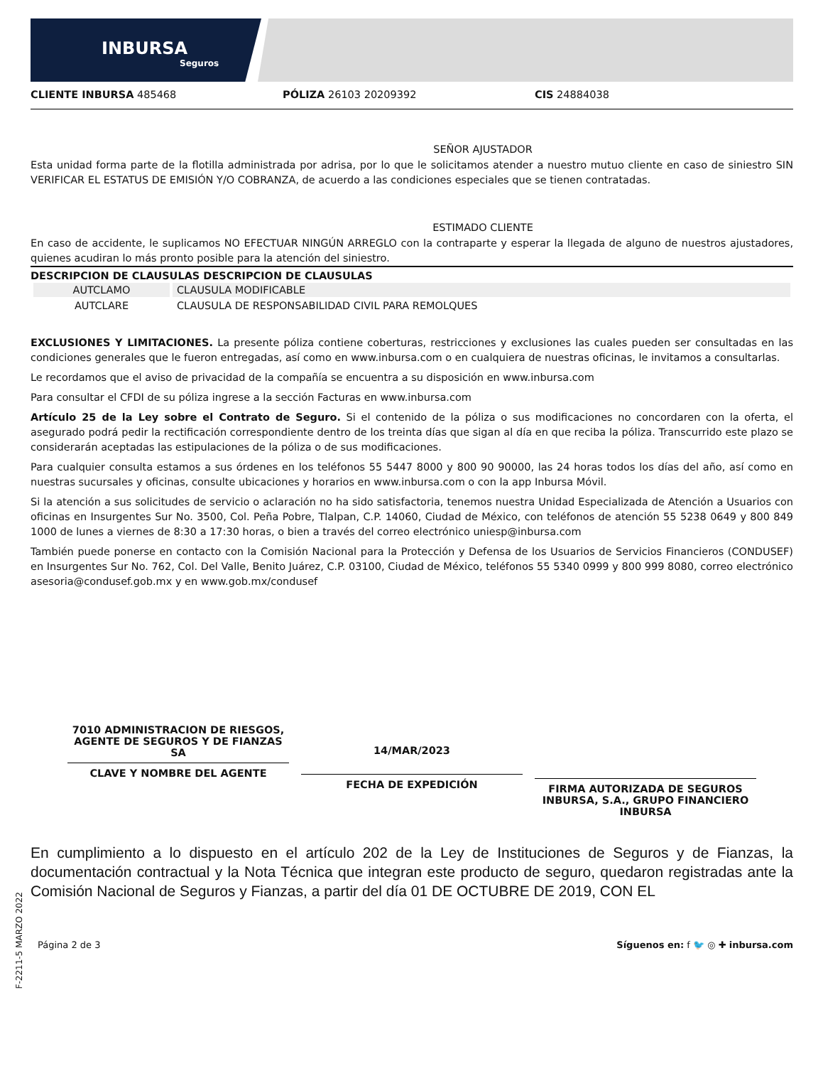INBURSA
Seguros
CLIENTE INBURSA 485468 PÓLIZA 26103 20209392 CIS 24884038
SEÑOR AJUSTADOR
Esta unidad forma parte de la flotilla administrada por adrisa, por lo que le solicitamos atender a nuestro mutuo cliente en caso de siniestro SIN VERIFICAR EL ESTATUS DE EMISIÓN Y/O COBRANZA, de acuerdo a las condiciones especiales que se tienen contratadas.
ESTIMADO CLIENTE
En caso de accidente, le suplicamos NO EFECTUAR NINGÚN ARREGLO con la contraparte y esperar la llegada de alguno de nuestros ajustadores, quienes acudiran lo más pronto posible para la atención del siniestro.
DESCRIPCION DE CLAUSULAS DESCRIPCION DE CLAUSULAS
| AUTCLAMO | CLAUSULA MODIFICABLE |
| AUTCLARE | CLAUSULA DE RESPONSABILIDAD CIVIL PARA REMOLQUES |
EXCLUSIONES Y LIMITACIONES. La presente póliza contiene coberturas, restricciones y exclusiones las cuales pueden ser consultadas en las condiciones generales que le fueron entregadas, así como en www.inbursa.com o en cualquiera de nuestras oficinas, le invitamos a consultarlas.
Le recordamos que el aviso de privacidad de la compañía se encuentra a su disposición en www.inbursa.com
Para consultar el CFDI de su póliza ingrese a la sección Facturas en www.inbursa.com
Artículo 25 de la Ley sobre el Contrato de Seguro. Si el contenido de la póliza o sus modificaciones no concordaren con la oferta, el asegurado podrá pedir la rectificación correspondiente dentro de los treinta días que sigan al día en que reciba la póliza. Transcurrido este plazo se considerarán aceptadas las estipulaciones de la póliza o de sus modificaciones.
Para cualquier consulta estamos a sus órdenes en los teléfonos 55 5447 8000 y 800 90 90000, las 24 horas todos los días del año, así como en nuestras sucursales y oficinas, consulte ubicaciones y horarios en www.inbursa.com o con la app Inbursa Móvil.
Si la atención a sus solicitudes de servicio o aclaración no ha sido satisfactoria, tenemos nuestra Unidad Especializada de Atención a Usuarios con oficinas en Insurgentes Sur No. 3500, Col. Peña Pobre, Tlalpan, C.P. 14060, Ciudad de México, con teléfonos de atención 55 5238 0649 y 800 849 1000 de lunes a viernes de 8:30 a 17:30 horas, o bien a través del correo electrónico uniesp@inbursa.com
También puede ponerse en contacto con la Comisión Nacional para la Protección y Defensa de los Usuarios de Servicios Financieros (CONDUSEF) en Insurgentes Sur No. 762, Col. Del Valle, Benito Juárez, C.P. 03100, Ciudad de México, teléfonos 55 5340 0999 y 800 999 8080, correo electrónico asesoria@condusef.gob.mx y en www.gob.mx/condusef
7010 ADMINISTRACION DE RIESGOS, AGENTE DE SEGUROS Y DE FIANZAS SA
CLAVE Y NOMBRE DEL AGENTE
14/MAR/2023
FECHA DE EXPEDICIÓN
FIRMA AUTORIZADA DE SEGUROS INBURSA, S.A., GRUPO FINANCIERO INBURSA
En cumplimiento a lo dispuesto en el artículo 202 de la Ley de Instituciones de Seguros y de Fianzas, la documentación contractual y la Nota Técnica que integran este producto de seguro, quedaron registradas ante la Comisión Nacional de Seguros y Fianzas, a partir del día 01 DE OCTUBRE DE 2019, CON EL
Página 2 de 3 Síguenos en: f 🐦 ◎ ✚ inbursa.com
F-2211-5 MARZO 2022